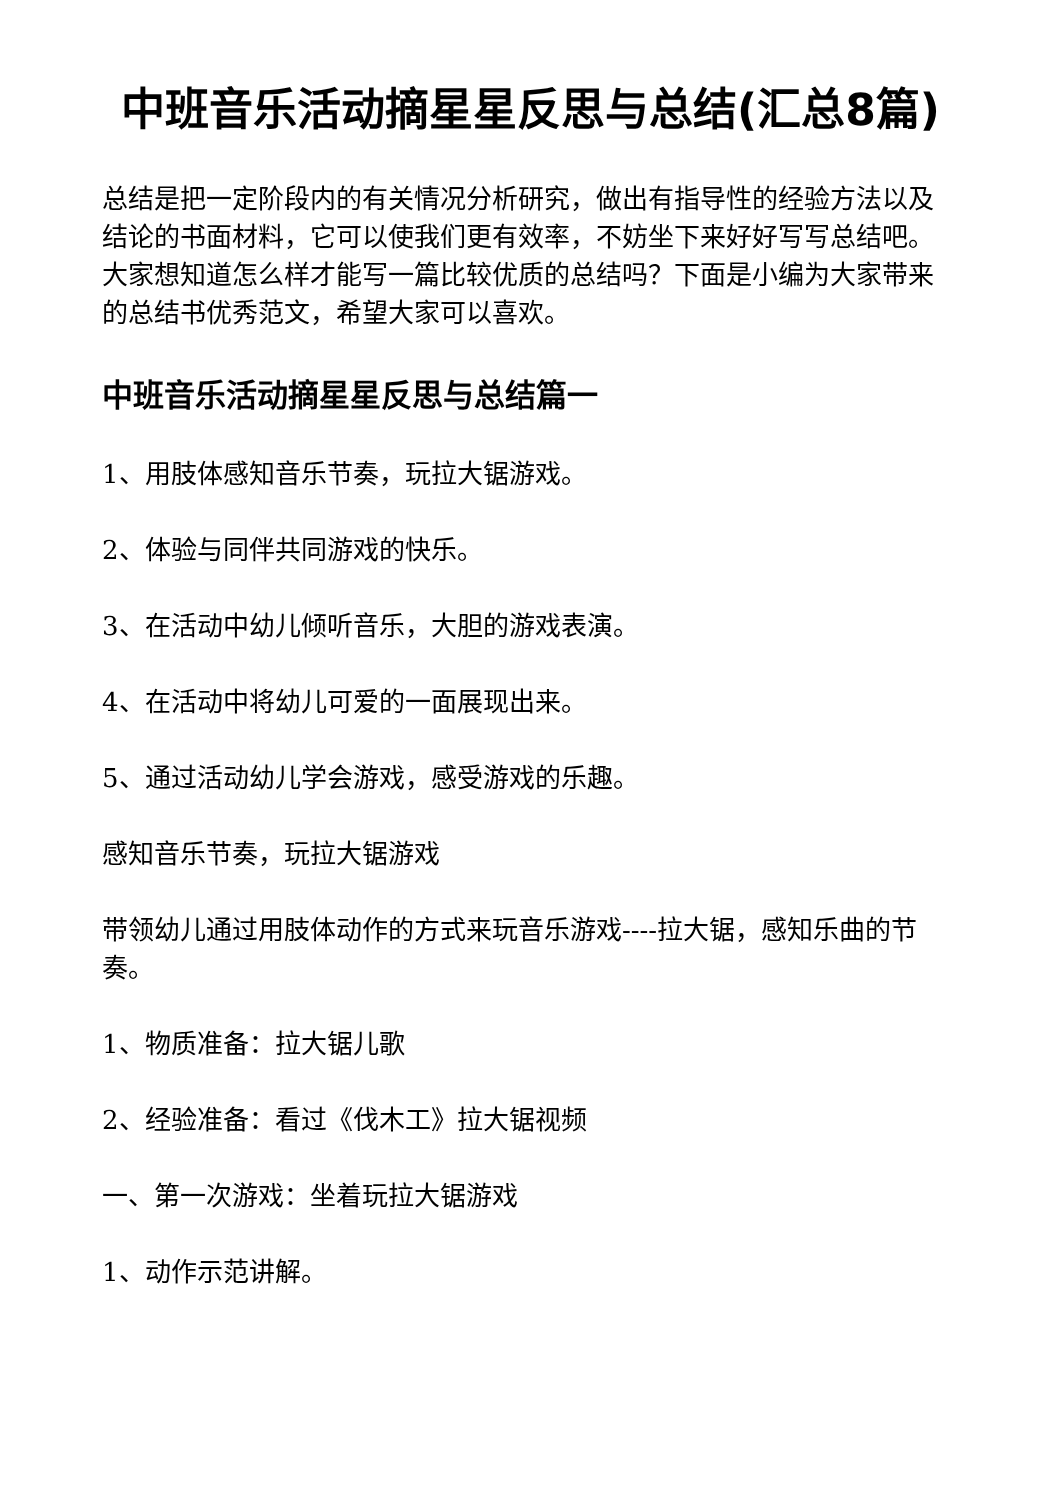中班音乐活动摘星星反思与总结(汇总8篇)
总结是把一定阶段内的有关情况分析研究，做出有指导性的经验方法以及结论的书面材料，它可以使我们更有效率，不妨坐下来好好写写总结吧。大家想知道怎么样才能写一篇比较优质的总结吗？下面是小编为大家带来的总结书优秀范文，希望大家可以喜欢。
中班音乐活动摘星星反思与总结篇一
1、用肢体感知音乐节奏，玩拉大锯游戏。
2、体验与同伴共同游戏的快乐。
3、在活动中幼儿倾听音乐，大胆的游戏表演。
4、在活动中将幼儿可爱的一面展现出来。
5、通过活动幼儿学会游戏，感受游戏的乐趣。
感知音乐节奏，玩拉大锯游戏
带领幼儿通过用肢体动作的方式来玩音乐游戏----拉大锯，感知乐曲的节奏。
1、物质准备：拉大锯儿歌
2、经验准备：看过《伐木工》拉大锯视频
一、第一次游戏：坐着玩拉大锯游戏
1、动作示范讲解。